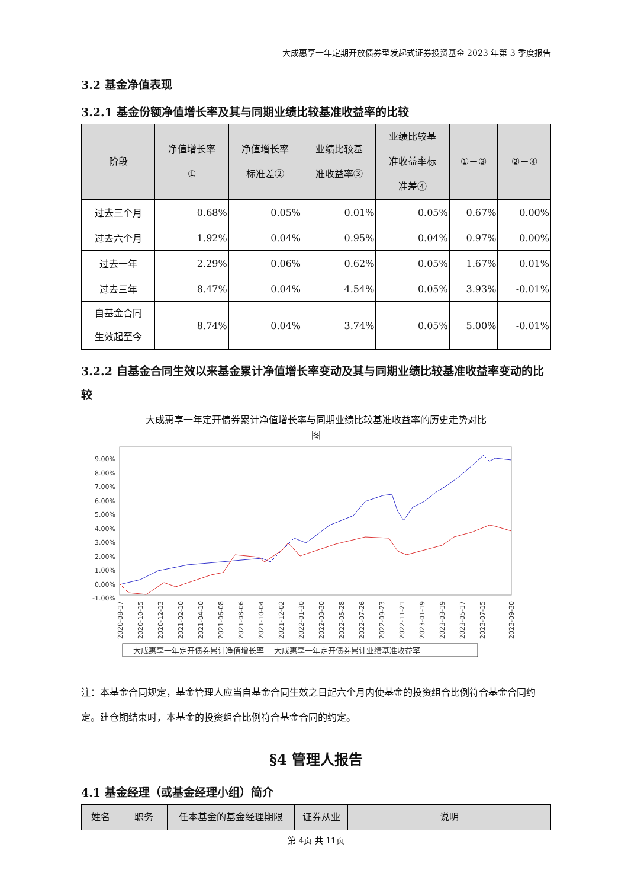大成惠享一年定期开放债券型发起式证券投资基金 2023 年第 3 季度报告
3.2 基金净值表现
3.2.1 基金份额净值增长率及其与同期业绩比较基准收益率的比较
| 阶段 | 净值增长率 ① | 净值增长率 标准差② | 业绩比较基 准收益率③ | 业绩比较基 准收益率标 准差④ | ①－③ | ②－④ |
| --- | --- | --- | --- | --- | --- | --- |
| 过去三个月 | 0.68% | 0.05% | 0.01% | 0.05% | 0.67% | 0.00% |
| 过去六个月 | 1.92% | 0.04% | 0.95% | 0.04% | 0.97% | 0.00% |
| 过去一年 | 2.29% | 0.06% | 0.62% | 0.05% | 1.67% | 0.01% |
| 过去三年 | 8.47% | 0.04% | 4.54% | 0.05% | 3.93% | -0.01% |
| 自基金合同 生效起至今 | 8.74% | 0.04% | 3.74% | 0.05% | 5.00% | -0.01% |
3.2.2 自基金合同生效以来基金累计净值增长率变动及其与同期业绩比较基准收益率变动的比较
大成惠享一年定开债券累计净值增长率与同期业绩比较基准收益率的历史走势对比
图
9.00%
8.00%
7.00%
6.00%
5.00%
4.00%
3.00%
2.00%
1.00%
0.00%
-1.00%
2020-08-17
2020-10-15
2020-12-13
2021-02-10
2021-04-10
2021-06-08
2021-08-06
2021-10-04
2021-12-02
2022-01-30
2022-03-30
2022-05-28
2022-07-26
2022-09-23
2022-11-21
2023-01-19
2023-03-19
2023-05-17
2023-07-15
2023-09-30
—大成惠享一年定开债券累计净值增长率 —大成惠享一年定开债券累计业绩基准收益率
注：本基金合同规定，基金管理人应当自基金合同生效之日起六个月内使基金的投资组合比例符合基金合同约定。建仓期结束时，本基金的投资组合比例符合基金合同的约定。
§4 管理人报告
4.1 基金经理（或基金经理小组）简介
| 姓名 | 职务 | 任本基金的基金经理期限 | 证券从业 | 说明 |
| --- | --- | --- | --- | --- |
第 4页 共 11页